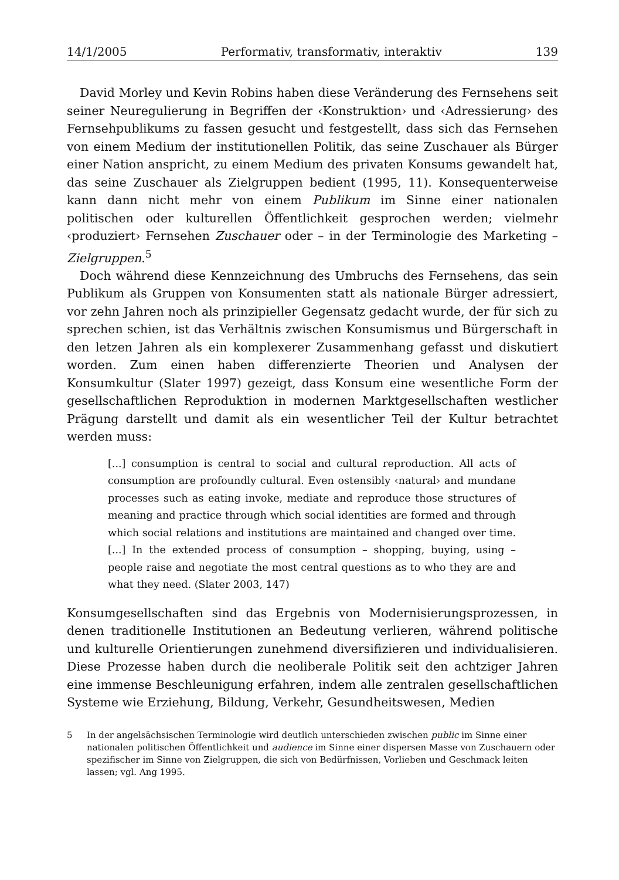14/1/2005 Performativ, transformativ, interaktiv 139
David Morley und Kevin Robins haben diese Veränderung des Fernsehens seit seiner Neuregulierung in Begriffen der ‹Konstruktion› und ‹Adressierung› des Fernsehpublikums zu fassen gesucht und festgestellt, dass sich das Fernsehen von einem Medium der institutionellen Politik, das seine Zuschauer als Bürger einer Nation anspricht, zu einem Medium des privaten Konsums gewandelt hat, das seine Zuschauer als Zielgruppen bedient (1995, 11). Konsequenterweise kann dann nicht mehr von einem Publikum im Sinne einer nationalen politischen oder kulturellen Öffentlichkeit gesprochen werden; vielmehr ‹produziert› Fernsehen Zuschauer oder – in der Terminologie des Marketing – Zielgruppen.<sup>5</sup>
Doch während diese Kennzeichnung des Umbruchs des Fernsehens, das sein Publikum als Gruppen von Konsumenten statt als nationale Bürger adressiert, vor zehn Jahren noch als prinzipieller Gegensatz gedacht wurde, der für sich zu sprechen schien, ist das Verhältnis zwischen Konsumismus und Bürgerschaft in den letzen Jahren als ein komplexerer Zusammenhang gefasst und diskutiert worden. Zum einen haben differenzierte Theorien und Analysen der Konsumkultur (Slater 1997) gezeigt, dass Konsum eine wesentliche Form der gesellschaftlichen Reproduktion in modernen Marktgesellschaften westlicher Prägung darstellt und damit als ein wesentlicher Teil der Kultur betrachtet werden muss:
[...] consumption is central to social and cultural reproduction. All acts of consumption are profoundly cultural. Even ostensibly ‹natural› and mundane processes such as eating invoke, mediate and reproduce those structures of meaning and practice through which social identities are formed and through which social relations and institutions are maintained and changed over time. [...] In the extended process of consumption – shopping, buying, using – people raise and negotiate the most central questions as to who they are and what they need. (Slater 2003, 147)
Konsumgesellschaften sind das Ergebnis von Modernisierungsprozessen, in denen traditionelle Institutionen an Bedeutung verlieren, während politische und kulturelle Orientierungen zunehmend diversifizieren und individualisieren. Diese Prozesse haben durch die neoliberale Politik seit den achtziger Jahren eine immense Beschleunigung erfahren, indem alle zentralen gesellschaftlichen Systeme wie Erziehung, Bildung, Verkehr, Gesundheitswesen, Medien
5 In der angelsächsischen Terminologie wird deutlich unterschieden zwischen public im Sinne einer nationalen politischen Öffentlichkeit und audience im Sinne einer dispersen Masse von Zuschauern oder spezifischer im Sinne von Zielgruppen, die sich von Bedürfnissen, Vorlieben und Geschmack leiten lassen; vgl. Ang 1995.